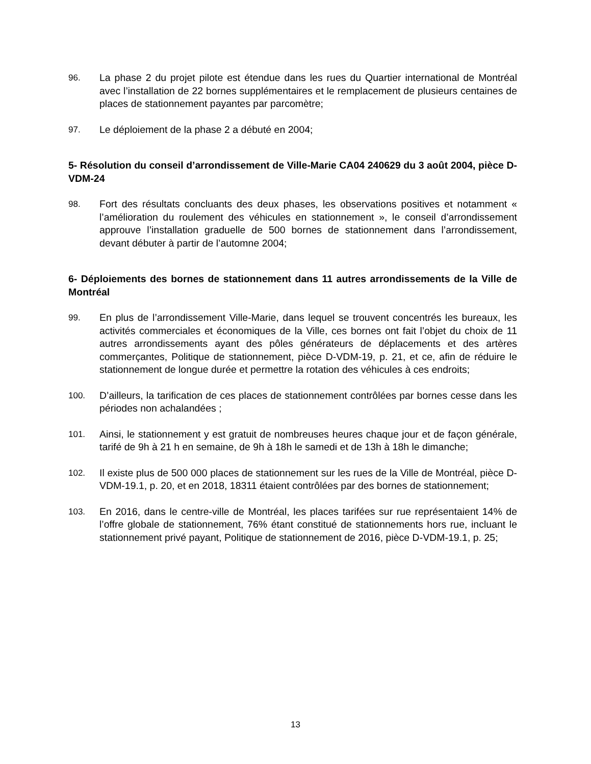96. La phase 2 du projet pilote est étendue dans les rues du Quartier international de Montréal avec l’installation de 22 bornes supplémentaires et le remplacement de plusieurs centaines de places de stationnement payantes par parcomètre;
97. Le déploiement de la phase 2 a débuté en 2004;
5- Résolution du conseil d’arrondissement de Ville-Marie CA04 240629 du 3 août 2004, pièce D-VDM-24
98. Fort des résultats concluants des deux phases, les observations positives et notamment « l’amélioration du roulement des véhicules en stationnement », le conseil d’arrondissement approuve l’installation graduelle de 500 bornes de stationnement dans l’arrondissement, devant débuter à partir de l’automne 2004;
6- Déploiements des bornes de stationnement dans 11 autres arrondissements de la Ville de Montréal
99. En plus de l’arrondissement Ville-Marie, dans lequel se trouvent concentrés les bureaux, les activités commerciales et économiques de la Ville, ces bornes ont fait l’objet du choix de 11 autres arrondissements ayant des pôles générateurs de déplacements et des artères commerçantes, Politique de stationnement, pièce D-VDM-19, p. 21, et ce, afin de réduire le stationnement de longue durée et permettre la rotation des véhicules à ces endroits;
100. D’ailleurs, la tarification de ces places de stationnement contrôlées par bornes cesse dans les périodes non achalandées ;
101. Ainsi, le stationnement y est gratuit de nombreuses heures chaque jour et de façon générale, tarifé de 9h à 21 h en semaine, de 9h à 18h le samedi et de 13h à 18h le dimanche;
102. Il existe plus de 500 000 places de stationnement sur les rues de la Ville de Montréal, pièce D-VDM-19.1, p. 20, et en 2018, 18311 étaient contrôlées par des bornes de stationnement;
103. En 2016, dans le centre-ville de Montréal, les places tarifées sur rue représentaient 14% de l’offre globale de stationnement, 76% étant constitué de stationnements hors rue, incluant le stationnement privé payant, Politique de stationnement de 2016, pièce D-VDM-19.1, p. 25;
13